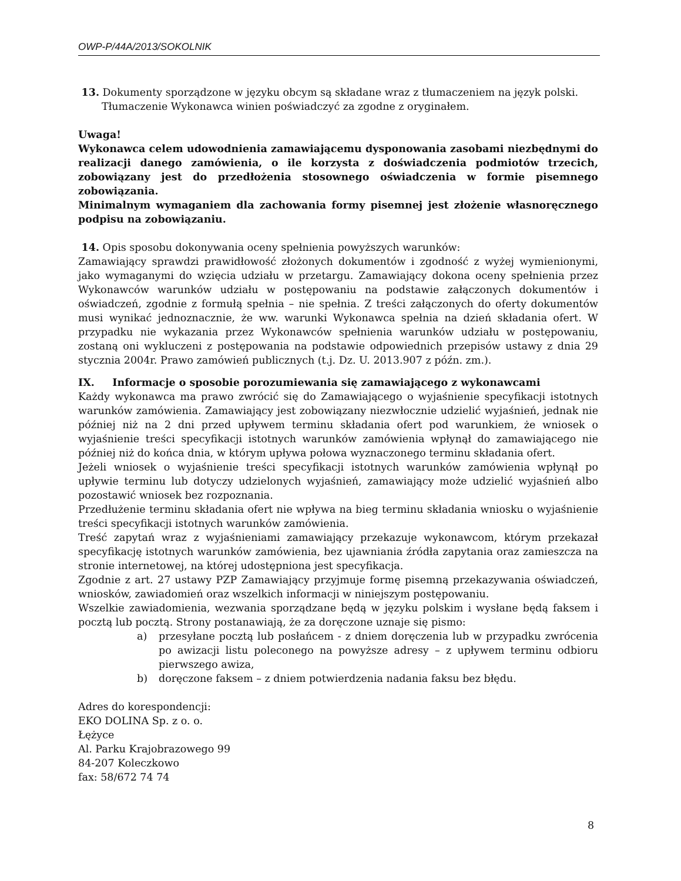OWP-P/44A/2013/SOKOLNIK
13. Dokumenty sporządzone w języku obcym są składane wraz z tłumaczeniem na język polski.
Tłumaczenie Wykonawca winien poświadczyć za zgodne z oryginałem.
Uwaga!
Wykonawca celem udowodnienia zamawiającemu dysponowania zasobami niezbędnymi do realizacji danego zamówienia, o ile korzysta z doświadczenia podmiotów trzecich, zobowiązany jest do przedłożenia stosownego oświadczenia w formie pisemnego zobowiązania.
Minimalnym wymaganiem dla zachowania formy pisemnej jest złożenie własnoręcznego podpisu na zobowiązaniu.
14. Opis sposobu dokonywania oceny spełnienia powyższych warunków:
Zamawiający sprawdzi prawidłowość złożonych dokumentów i zgodność z wyżej wymienionymi, jako wymaganymi do wzięcia udziału w przetargu. Zamawiający dokona oceny spełnienia przez Wykonawców warunków udziału w postępowaniu na podstawie załączonych dokumentów i oświadczeń, zgodnie z formułą spełnia – nie spełnia. Z treści załączonych do oferty dokumentów musi wynikać jednoznacznie, że ww. warunki Wykonawca spełnia na dzień składania ofert. W przypadku nie wykazania przez Wykonawców spełnienia warunków udziału w postępowaniu, zostaną oni wykluczeni z postępowania na podstawie odpowiednich przepisów ustawy z dnia 29 stycznia 2004r. Prawo zamówień publicznych (t.j. Dz. U. 2013.907 z późn. zm.).
IX. Informacje o sposobie porozumiewania się zamawiającego z wykonawcami
Każdy wykonawca ma prawo zwrócić się do Zamawiającego o wyjaśnienie specyfikacji istotnych warunków zamówienia. Zamawiający jest zobowiązany niezwłocznie udzielić wyjaśnień, jednak nie później niż na 2 dni przed upływem terminu składania ofert pod warunkiem, że wniosek o wyjaśnienie treści specyfikacji istotnych warunków zamówienia wpłynął do zamawiającego nie później niż do końca dnia, w którym upływa połowa wyznaczonego terminu składania ofert.
Jeżeli wniosek o wyjaśnienie treści specyfikacji istotnych warunków zamówienia wpłynął po upływie terminu lub dotyczy udzielonych wyjaśnień, zamawiający może udzielić wyjaśnień albo pozostawić wniosek bez rozpoznania.
Przedłużenie terminu składania ofert nie wpływa na bieg terminu składania wniosku o wyjaśnienie treści specyfikacji istotnych warunków zamówienia.
Treść zapytań wraz z wyjaśnieniami zamawiający przekazuje wykonawcom, którym przekazał specyfikację istotnych warunków zamówienia, bez ujawniania źródła zapytania oraz zamieszcza na stronie internetowej, na której udostępniona jest specyfikacja.
Zgodnie z art. 27 ustawy PZP Zamawiający przyjmuje formę pisemną przekazywania oświadczeń, wniosków, zawiadomień oraz wszelkich informacji w niniejszym postępowaniu.
Wszelkie zawiadomienia, wezwania sporządzane będą w języku polskim i wysłane będą faksem i pocztą lub pocztą. Strony postanawiają, że za doręczone uznaje się pismo:
a) przesyłane pocztą lub posłańcem - z dniem doręczenia lub w przypadku zwrócenia po awizacji listu poleconego na powyższe adresy – z upływem terminu odbioru pierwszego awiza,
b) doręczone faksem – z dniem potwierdzenia nadania faksu bez błędu.
Adres do korespondencji:
EKO DOLINA Sp. z o. o.
Łężyce
Al. Parku Krajobrazowego 99
84-207 Koleczkowo
fax: 58/672 74 74
8